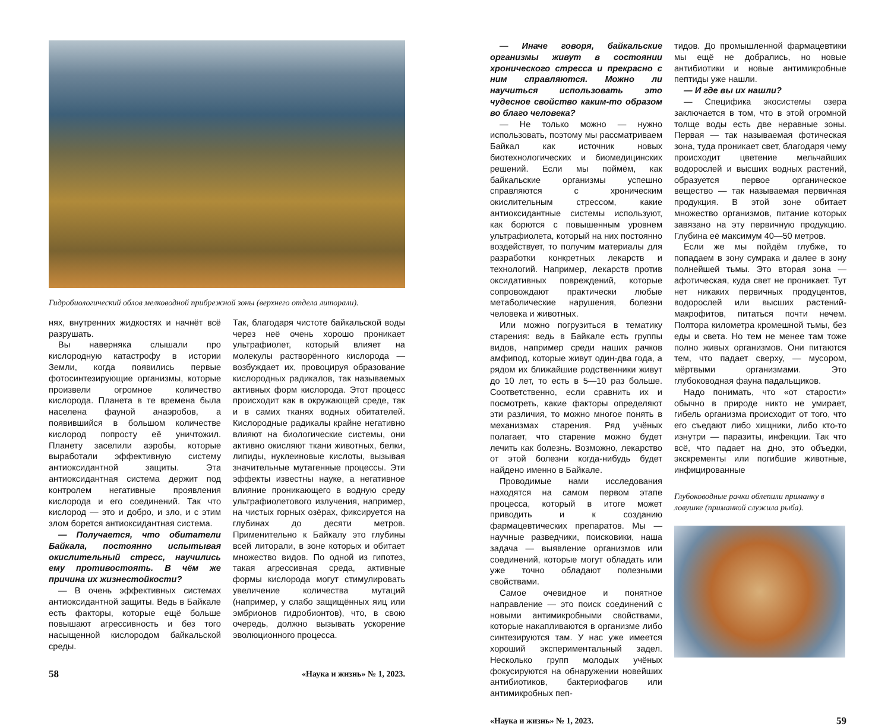Гидробиологический облов мелководной прибрежной зоны (верхнего отдела литорали).
нях, внутренних жидкостях и начнёт всё разрушать.
Вы наверняка слышали про кислородную катастрофу в истории Земли, когда появились первые фотосинтезирующие организмы, которые произвели огромное количество кислорода. Планета в те времена была населена фауной анаэробов, а появившийся в большом количестве кислород попросту её уничтожил. Планету заселили аэробы, которые выработали эффективную систему антиоксидантной защиты. Эта антиоксидантная система держит под контролем негативные проявления кислорода и его соединений. Так что кислород — это и добро, и зло, и с этим злом борется антиоксидантная система.
— Получается, что обитатели Байкала, постоянно испытывая окислительный стресс, научились ему противостоять. В чём же причина их жизнестойкости?
— В очень эффективных системах антиоксидантной защиты. Ведь в Байкале есть факторы, которые ещё больше повышают агрессивность и без того насыщенной кислородом байкальской среды.
Так, благодаря чистоте байкальской воды через неё очень хорошо проникает ультрафиолет, который влияет на молекулы растворённого кислорода — возбуждает их, провоцируя образование кислородных радикалов, так называемых активных форм кислорода. Этот процесс происходит как в окружающей среде, так и в самих тканях водных обитателей. Кислородные радикалы крайне негативно влияют на биологические системы, они активно окисляют ткани животных, белки, липиды, нуклеиновые кислоты, вызывая значительные мутагенные процессы. Эти эффекты известны науке, а негативное влияние проникающего в водную среду ультрафиолетового излучения, например, на чистых горных озёрах, фиксируется на глубинах до десяти метров. Применительно к Байкалу это глубины всей литорали, в зоне которых и обитает множество видов. По одной из гипотез, такая агрессивная среда, активные формы кислорода могут стимулировать увеличение количества мутаций (например, у слабо защищённых яиц или эмбрионов гидробионтов), что, в свою очередь, должно вызывать ускорение эволюционного процесса.
58 «Наука и жизнь» № 1, 2023.
— Иначе говоря, байкальские организмы живут в состоянии хронического стресса и прекрасно с ним справляются. Можно ли научиться использовать это чудесное свойство каким-то образом во благо человека?
— Не только можно — нужно использовать, поэтому мы рассматриваем Байкал как источник новых биотехнологических и биомедицинских решений. Если мы поймём, как байкальские организмы успешно справляются с хроническим окислительным стрессом, какие антиоксидантные системы используют, как борются с повышенным уровнем ультрафиолета, который на них постоянно воздействует, то получим материалы для разработки конкретных лекарств и технологий. Например, лекарств против оксидативных повреждений, которые сопровождают практически любые метаболические нарушения, болезни человека и животных.
Или можно погрузиться в тематику старения: ведь в Байкале есть группы видов, например среди наших рачков амфипод, которые живут один-два года, а рядом их ближайшие родственники живут до 10 лет, то есть в 5—10 раз больше. Соответственно, если сравнить их и посмотреть, какие факторы определяют эти различия, то можно многое понять в механизмах старения. Ряд учёных полагает, что старение можно будет лечить как болезнь. Возможно, лекарство от этой болезни когда-нибудь будет найдено именно в Байкале.
Проводимые нами исследования находятся на самом первом этапе процесса, который в итоге может приводить и к созданию фармацевтических препаратов. Мы — научные разведчики, поисковики, наша задача — выявление организмов или соединений, которые могут обладать или уже точно обладают полезными свойствами.
Самое очевидное и понятное направление — это поиск соединений с новыми антимикробными свойствами, которые накапливаются в организме либо синтезируются там. У нас уже имеется хороший экспериментальный задел. Несколько групп молодых учёных фокусируются на обнаружении новейших антибиотиков, бактериофагов или антимикробных пеп-
тидов. До промышленной фармацевтики мы ещё не добрались, но новые антибиотики и новые антимикробные пептиды уже нашли.
— И где вы их нашли?
— Специфика экосистемы озера заключается в том, что в этой огромной толще воды есть две неравные зоны. Первая — так называемая фотическая зона, туда проникает свет, благодаря чему происходит цветение мельчайших водорослей и высших водных растений, образуется первое органическое вещество — так называемая первичная продукция. В этой зоне обитает множество организмов, питание которых завязано на эту первичную продукцию. Глубина её максимум 40—50 метров.
Если же мы пойдём глубже, то попадаем в зону сумрака и далее в зону полнейшей тьмы. Это вторая зона — афотическая, куда свет не проникает. Тут нет никаких первичных продуцентов, водорослей или высших растений-макрофитов, питаться почти нечем. Полтора километра кромешной тьмы, без еды и света. Но тем не менее там тоже полно живых организмов. Они питаются тем, что падает сверху, — мусором, мёртвыми организмами. Это глубоководная фауна падальщиков.
Надо понимать, что «от старости» обычно в природе никто не умирает, гибель организма происходит от того, что его съедают либо хищники, либо кто-то изнутри — паразиты, инфекции. Так что всё, что падает на дно, это объедки, экскременты или погибшие животные, инфицированные
Глубоководные рачки облепили приманку в ловушке (приманкой служила рыба).
«Наука и жизнь» № 1, 2023. 59